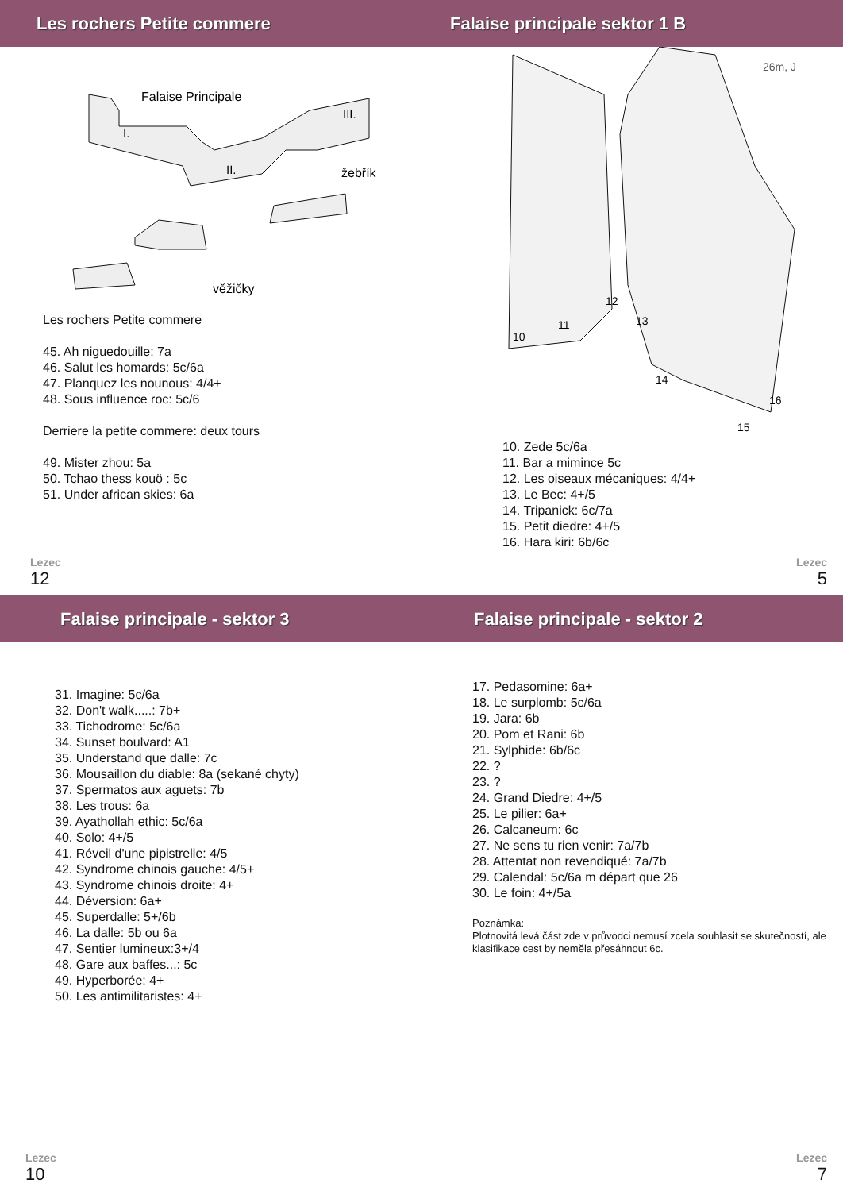Les rochers Petite commere
Falaise Principale
I.
II.
III.
žebřík
věžičky
Les rochers Petite commere
45. Ah niguedouille: 7a
46. Salut les homards: 5c/6a
47. Planquez les nounous: 4/4+
48. Sous influence roc: 5c/6
Derriere la petite commere: deux tours
49. Mister zhou: 5a
50. Tchao thess kouö : 5c
51. Under african skies: 6a
Lezec
12
Falaise principale sektor 1 B
26m, J
10
11
12
13
14
15
16
10. Zede 5c/6a
11. Bar a mimince 5c
12. Les oiseaux mécaniques: 4/4+
13. Le Bec: 4+/5
14. Tripanick: 6c/7a
15. Petit diedre: 4+/5
16. Hara kiri: 6b/6c
Lezec
5
Falaise principale - sektor 3
31. Imagine: 5c/6a
32. Don't walk.....: 7b+
33. Tichodrome: 5c/6a
34. Sunset boulvard: A1
35. Understand que dalle: 7c
36. Mousaillon du diable: 8a (sekané chyty)
37. Spermatos aux aguets: 7b
38. Les trous: 6a
39. Ayathollah ethic: 5c/6a
40. Solo: 4+/5
41. Réveil d'une pipistrelle: 4/5
42. Syndrome chinois gauche: 4/5+
43. Syndrome chinois droite: 4+
44. Déversion: 6a+
45. Superdalle: 5+/6b
46. La dalle: 5b ou 6a
47. Sentier lumineux:3+/4
48. Gare aux baffes...: 5c
49. Hyperborée: 4+
50. Les antimilitaristes: 4+
Lezec
10
Falaise principale - sektor 2
17. Pedasomine: 6a+
18. Le surplomb: 5c/6a
19. Jara: 6b
20. Pom et Rani: 6b
21. Sylphide: 6b/6c
22. ?
23. ?
24. Grand Diedre: 4+/5
25. Le pilier: 6a+
26. Calcaneum: 6c
27. Ne sens tu rien venir: 7a/7b
28. Attentat non revendiqué: 7a/7b
29. Calendal: 5c/6a m départ que 26
30. Le foin: 4+/5a
Poznámka:
Plotnovitá levá část zde v průvodci nemusí zcela souhlasit se skutečností, ale klasifikace cest by neměla přesáhnout 6c.
Lezec
7